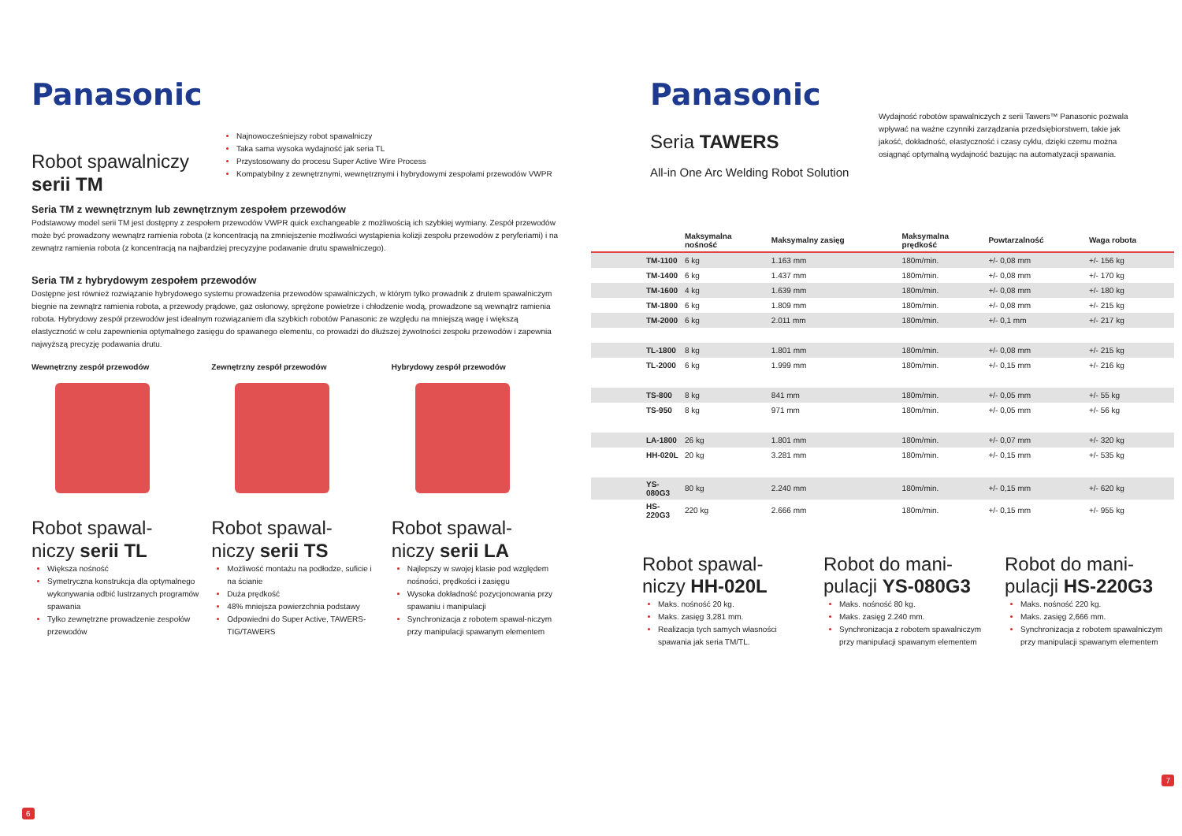Panasonic
Robot spawalniczy
serii TM
Najnowocześniejszy robot spawalniczy
Taka sama wysoka wydajność jak seria TL
Przystosowany do procesu Super Active Wire Process
Kompatybilny z zewnętrznymi, wewnętrznymi i hybrydowymi zespołami przewodów VWPR
Seria TM z wewnętrznym lub zewnętrznym zespołem przewodów
Podstawowy model serii TM jest dostępny z zespołem przewodów VWPR quick exchangeable z możliwością ich szybkiej wymiany. Zespół przewodów może być prowadzony wewnątrz ramienia robota (z koncentracją na zmniejszenie możliwości wystąpienia kolizji zespołu przewodów z peryferiami) i na zewnątrz ramienia robota (z koncentracją na najbardziej precyzyjne podawanie drutu spawalniczego).
Seria TM z hybrydowym zespołem przewodów
Dostępne jest również rozwiązanie hybrydowego systemu prowadzenia przewodów spawalniczych, w którym tylko prowadnik z drutem spawalniczym biegnie na zewnątrz ramienia robota, a przewody prądowe, gaz osłonowy, sprężone powietrze i chłodzenie wodą, prowadzone są wewnątrz ramienia robota. Hybrydowy zespół przewodów jest idealnym rozwiązaniem dla szybkich robotów Panasonic ze względu na mniejszą wagę i większą elastyczność w celu zapewnienia optymalnego zasięgu do spawanego elementu, co prowadzi do dłuższej żywotności zespołu przewodów i zapewnia najwyższą precyzję podawania drutu.
Wewnętrzny zespół przewodów Zewnętrzny zespół przewodów Hybrydowy zespół przewodów
Robot spawal-
niczy serii TL
Większa nośność
Symetryczna konstrukcja dla optymalnego wykonywania odbić lustrzanych programów spawania
Tylko zewnętrzne prowadzenie zespołów przewodów
Robot spawal-
niczy serii TS
Możliwość montażu na podłodze, suficie i na ścianie
Duża prędkość
48% mniejsza powierzchnia podstawy
Odpowiedni do Super Active, TAWERS-TIG/TAWERS
Robot spawal-
niczy serii LA
Najlepszy w swojej klasie pod względem nośności, prędkości i zasięgu
Wysoka dokładność pozycjonowania przy spawaniu i manipulacji
Synchronizacja z robotem spawal-niczym przy manipulacji spawanym elementem
6
Panasonic
Seria TAWERS
All-in One Arc Welding Robot Solution
Wydajność robotów spawalniczych z serii Tawers™ Panasonic pozwala wpływać na ważne czynniki zarządzania przedsiębiorstwem, takie jak jakość, dokładność, elastyczność i czasy cyklu, dzięki czemu można osiągnąć optymalną wydajność bazując na automatyzacji spawania.
| | Maksymalna nośność | Maksymalny zasięg | Maksymalna prędkość | Powtarzalność | Waga robota |
| --- | --- | --- | --- | --- | --- |
| TM-1100 | 6 kg | 1.163 mm | 180m/min. | +/- 0,08 mm | +/- 156 kg |
| TM-1400 | 6 kg | 1.437 mm | 180m/min. | +/- 0,08 mm | +/- 170 kg |
| TM-1600 | 4 kg | 1.639 mm | 180m/min. | +/- 0,08 mm | +/- 180 kg |
| TM-1800 | 6 kg | 1.809 mm | 180m/min. | +/- 0,08 mm | +/- 215 kg |
| TM-2000 | 6 kg | 2.011 mm | 180m/min. | +/- 0,1 mm | +/- 217 kg |
| TL-1800 | 8 kg | 1.801 mm | 180m/min. | +/- 0,08 mm | +/- 215 kg |
| TL-2000 | 6 kg | 1.999 mm | 180m/min. | +/- 0,15 mm | +/- 216 kg |
| TS-800 | 8 kg | 841 mm | 180m/min. | +/- 0,05 mm | +/- 55 kg |
| TS-950 | 8 kg | 971 mm | 180m/min. | +/- 0,05 mm | +/- 56 kg |
| LA-1800 | 26 kg | 1.801 mm | 180m/min. | +/- 0,07 mm | +/- 320 kg |
| HH-020L | 20 kg | 3.281 mm | 180m/min. | +/- 0,15 mm | +/- 535 kg |
| YS-080G3 | 80 kg | 2.240 mm | 180m/min. | +/- 0,15 mm | +/- 620 kg |
| HS-220G3 | 220 kg | 2.666 mm | 180m/min. | +/- 0,15 mm | +/- 955 kg |
Robot spawal-
niczy HH-020L
Maks. nośność 20 kg.
Maks. zasięg 3,281 mm.
Realizacja tych samych własności spawania jak seria TM/TL.
Robot do mani-
pulacji YS-080G3
Maks. nośność 80 kg.
Maks. zasięg 2.240 mm.
Synchronizacja z robotem spawalniczym przy manipulacji spawanym elementem
Robot do mani-
pulacji HS-220G3
Maks. nośność 220 kg.
Maks. zasięg 2,666 mm.
Synchronizacja z robotem spawalniczym przy manipulacji spawanym elementem
7